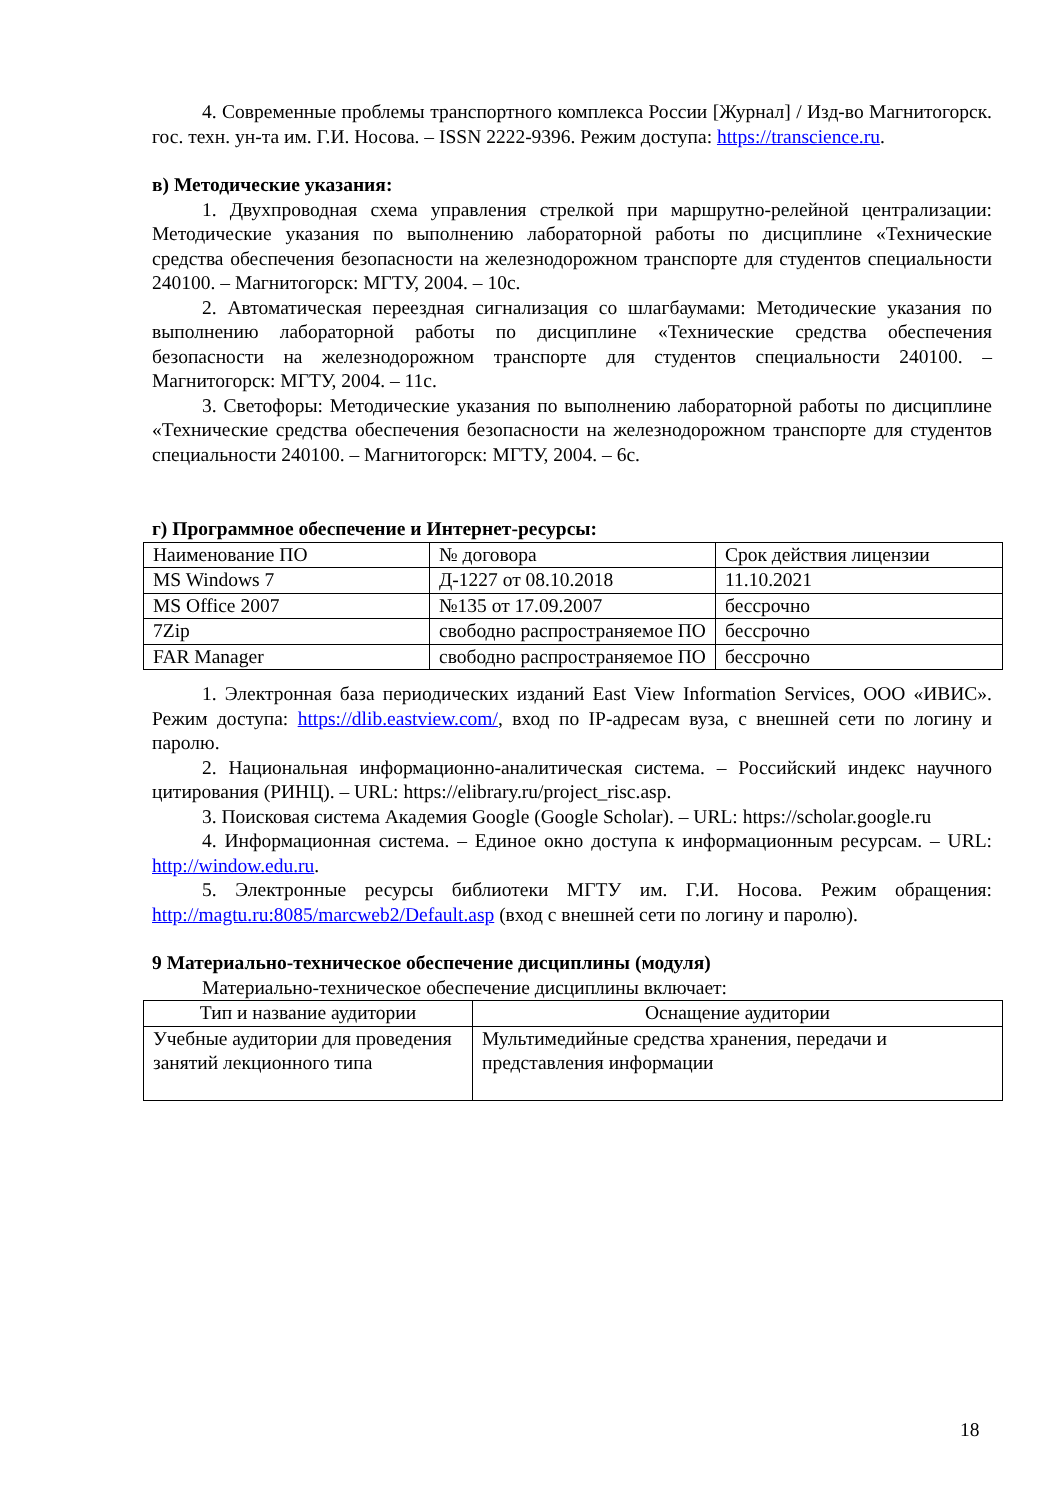4. Современные проблемы транспортного комплекса России [Журнал] / Изд-во Магнитогорск. гос. техн. ун-та им. Г.И. Носова. – ISSN 2222-9396. Режим доступа: https://transcience.ru.
в) Методические указания:
1. Двухпроводная схема управления стрелкой при маршрутно-релейной централизации: Методические указания по выполнению лабораторной работы по дисциплине «Технические средства обеспечения безопасности на железнодорожном транспорте для студентов специальности 240100. – Магнитогорск: МГТУ, 2004. – 10с.
2. Автоматическая переездная сигнализация со шлагбаумами: Методические указания по выполнению лабораторной работы по дисциплине «Технические средства обеспечения безопасности на железнодорожном транспорте для студентов специальности 240100. – Магнитогорск: МГТУ, 2004. – 11с.
3. Светофоры: Методические указания по выполнению лабораторной работы по дисциплине «Технические средства обеспечения безопасности на железнодорожном транспорте для студентов специальности 240100. – Магнитогорск: МГТУ, 2004. – 6с.
г) Программное обеспечение и Интернет-ресурсы:
| Наименование ПО | № договора | Срок действия лицензии |
| MS Windows 7 | Д-1227 от 08.10.2018 | 11.10.2021 |
| MS Office 2007 | №135 от 17.09.2007 | бессрочно |
| 7Zip | свободно распространяемое ПО | бессрочно |
| FAR Manager | свободно распространяемое ПО | бессрочно |
1. Электронная база периодических изданий East View Information Services, ООО «ИВИС». Режим доступа: https://dlib.eastview.com/, вход по IP-адресам вуза, с внешней сети по логину и паролю.
2. Национальная информационно-аналитическая система. – Российский индекс научного цитирования (РИНЦ). – URL: https://elibrary.ru/project_risc.asp.
3. Поисковая система Академия Google (Google Scholar). – URL: https://scholar.google.ru
4. Информационная система. – Единое окно доступа к информационным ресурсам. – URL: http://window.edu.ru.
5. Электронные ресурсы библиотеки МГТУ им. Г.И. Носова. Режим обращения: http://magtu.ru:8085/marcweb2/Default.asp (вход с внешней сети по логину и паролю).
9 Материально-техническое обеспечение дисциплины (модуля)
Материально-техническое обеспечение дисциплины включает:
| Тип и название аудитории | Оснащение аудитории |
| Учебные аудитории для проведения занятий лекционного типа | Мультимедийные средства хранения, передачи и представления информации |
18